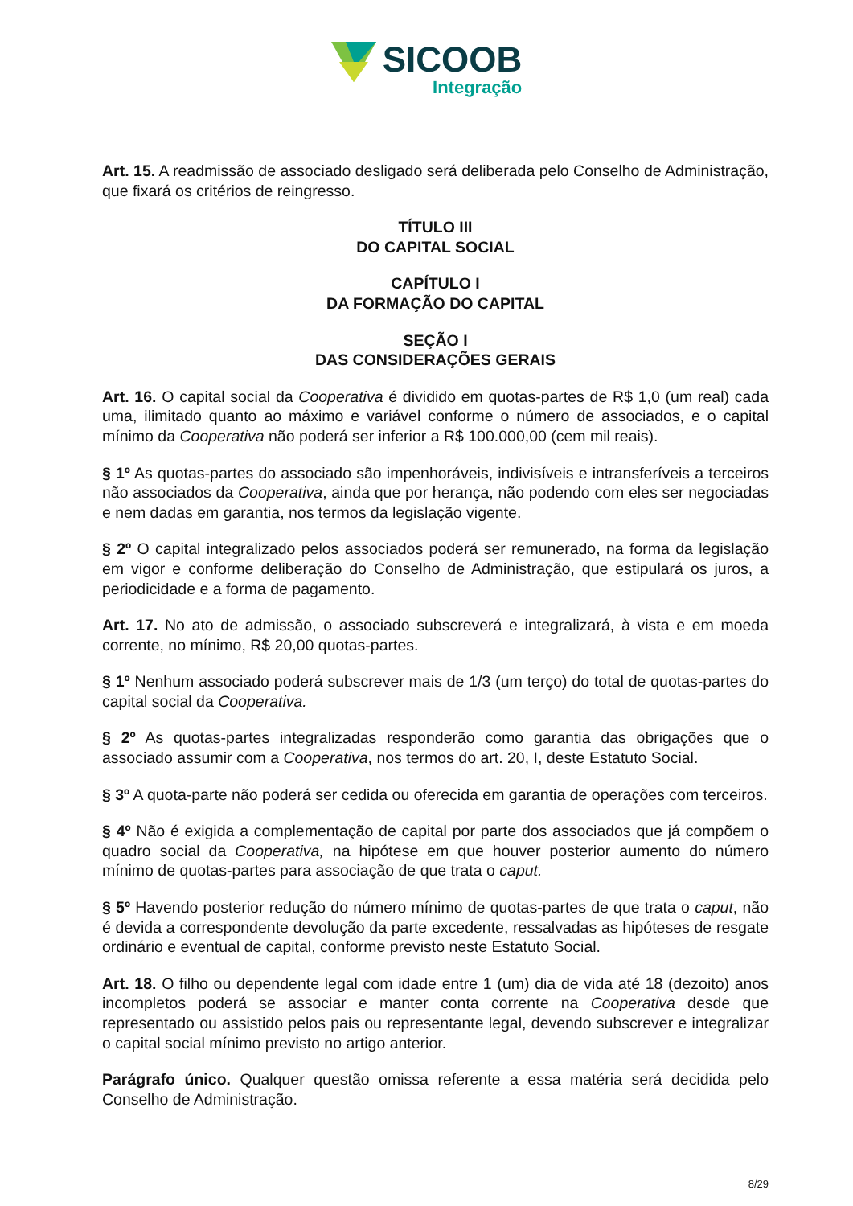SICOOB
Integração
Art. 15. A readmissão de associado desligado será deliberada pelo Conselho de Administração, que fixará os critérios de reingresso.
TÍTULO III
DO CAPITAL SOCIAL
CAPÍTULO I
DA FORMAÇÃO DO CAPITAL
SEÇÃO I
DAS CONSIDERAÇÕES GERAIS
Art. 16. O capital social da Cooperativa é dividido em quotas-partes de R$ 1,0 (um real) cada uma, ilimitado quanto ao máximo e variável conforme o número de associados, e o capital mínimo da Cooperativa não poderá ser inferior a R$ 100.000,00 (cem mil reais).
§ 1º As quotas-partes do associado são impenhoráveis, indivisíveis e intransferíveis a terceiros não associados da Cooperativa, ainda que por herança, não podendo com eles ser negociadas e nem dadas em garantia, nos termos da legislação vigente.
§ 2º O capital integralizado pelos associados poderá ser remunerado, na forma da legislação em vigor e conforme deliberação do Conselho de Administração, que estipulará os juros, a periodicidade e a forma de pagamento.
Art. 17. No ato de admissão, o associado subscreverá e integralizará, à vista e em moeda corrente, no mínimo, R$ 20,00 quotas-partes.
§ 1º Nenhum associado poderá subscrever mais de 1/3 (um terço) do total de quotas-partes do capital social da Cooperativa.
§ 2º As quotas-partes integralizadas responderão como garantia das obrigações que o associado assumir com a Cooperativa, nos termos do art. 20, I, deste Estatuto Social.
§ 3º A quota-parte não poderá ser cedida ou oferecida em garantia de operações com terceiros.
§ 4º Não é exigida a complementação de capital por parte dos associados que já compõem o quadro social da Cooperativa, na hipótese em que houver posterior aumento do número mínimo de quotas-partes para associação de que trata o caput.
§ 5º Havendo posterior redução do número mínimo de quotas-partes de que trata o caput, não é devida a correspondente devolução da parte excedente, ressalvadas as hipóteses de resgate ordinário e eventual de capital, conforme previsto neste Estatuto Social.
Art. 18. O filho ou dependente legal com idade entre 1 (um) dia de vida até 18 (dezoito) anos incompletos poderá se associar e manter conta corrente na Cooperativa desde que representado ou assistido pelos pais ou representante legal, devendo subscrever e integralizar o capital social mínimo previsto no artigo anterior.
Parágrafo único. Qualquer questão omissa referente a essa matéria será decidida pelo Conselho de Administração.
8/29